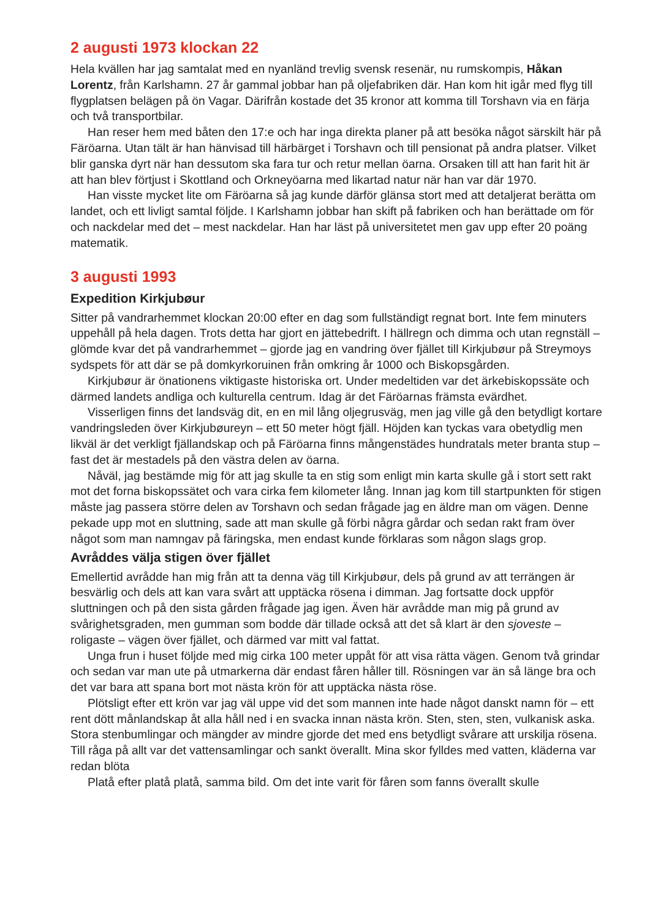2 augusti 1973 klockan 22
Hela kvällen har jag samtalat med en nyanländ trevlig svensk resenär, nu rumskompis, Håkan Lorentz, från Karlshamn. 27 år gammal jobbar han på oljefabriken där. Han kom hit igår med flyg till flygplatsen belägen på ön Vagar. Därifrån kostade det 35 kronor att komma till Torshavn via en färja och två transportbilar.
Han reser hem med båten den 17:e och har inga direkta planer på att besöka något särskilt här på Färöarna. Utan tält är han hänvisad till härbärget i Torshavn och till pensionat på andra platser. Vilket blir ganska dyrt när han dessutom ska fara tur och retur mellan öarna. Orsaken till att han farit hit är att han blev förtjust i Skottland och Orkneyöarna med likartad natur när han var där 1970.
Han visste mycket lite om Färöarna så jag kunde därför glänsa stort med att detaljerat berätta om landet, och ett livligt samtal följde. I Karlshamn jobbar han skift på fabriken och han berättade om för och nackdelar med det – mest nackdelar. Han har läst på universitetet men gav upp efter 20 poäng matematik.
3 augusti 1993
Expedition Kirkjubøur
Sitter på vandrarhemmet klockan 20:00 efter en dag som fullständigt regnat bort. Inte fem minuters uppehåll på hela dagen. Trots detta har gjort en jättebedrift. I hällregn och dimma och utan regnställ – glömde kvar det på vandrarhemmet – gjorde jag en vandring över fjället till Kirkjubøur på Streymoys sydspets för att där se på domkyrkoruinen från omkring år 1000 och Biskopsgården.
Kirkjubøur är önationens viktigaste historiska ort. Under medeltiden var det ärkebiskopssäte och därmed landets andliga och kulturella centrum. Idag är det Färöarnas främsta evärdhet.
Visserligen finns det landsväg dit, en en mil lång oljegrusväg, men jag ville gå den betydligt kortare vandringsleden över Kirkjubøureyn – ett 50 meter högt fjäll. Höjden kan tyckas vara obetydlig men likväl är det verkligt fjällandskap och på Färöarna finns mångenstädes hundratals meter branta stup – fast det är mestadels på den västra delen av öarna.
Nåväl, jag bestämde mig för att jag skulle ta en stig som enligt min karta skulle gå i stort sett rakt mot det forna biskopssätet och vara cirka fem kilometer lång. Innan jag kom till startpunkten för stigen måste jag passera större delen av Torshavn och sedan frågade jag en äldre man om vägen. Denne pekade upp mot en sluttning, sade att man skulle gå förbi några gårdar och sedan rakt fram över något som man namngav på färingska, men endast kunde förklaras som någon slags grop.
Avråddes välja stigen över fjället
Emellertid avrådde han mig från att ta denna väg till Kirkjubøur, dels på grund av att terrängen är besvärlig och dels att kan vara svårt att upptäcka rösena i dimman. Jag fortsatte dock uppför sluttningen och på den sista gården frågade jag igen. Även här avrådde man mig på grund av svårighetsgraden, men gumman som bodde där tillade också att det så klart är den sjoveste – roligaste – vägen över fjället, och därmed var mitt val fattat.
Unga frun i huset följde med mig cirka 100 meter uppåt för att visa rätta vägen. Genom två grindar och sedan var man ute på utmarkerna där endast fåren håller till. Rösningen var än så länge bra och det var bara att spana bort mot nästa krön för att upptäcka nästa röse.
Plötsligt efter ett krön var jag väl uppe vid det som mannen inte hade något danskt namn för – ett rent dött månlandskap åt alla håll ned i en svacka innan nästa krön. Sten, sten, sten, vulkanisk aska. Stora stenbumlingar och mängder av mindre gjorde det med ens betydligt svårare att urskilja rösena. Till råga på allt var det vattensamlingar och sankt överallt. Mina skor fylldes med vatten, kläderna var redan blöta
Platå efter platå platå, samma bild. Om det inte varit för fåren som fanns överallt skulle